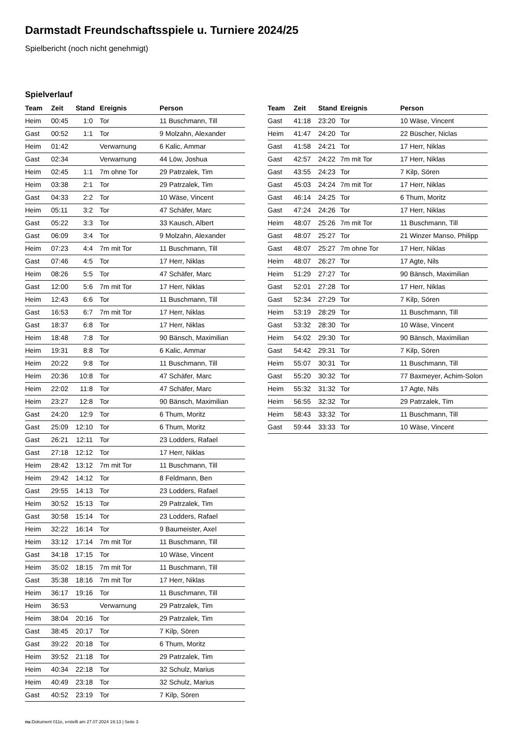Darmstadt Freundschaftsspiele u. Turniere 2024/25
Spielbericht (noch nicht genehmigt)
Spielverlauf
| Team | Zeit | Stand | Ereignis | Person |
| --- | --- | --- | --- | --- |
| Heim | 00:45 | 1:0 | Tor | 11 Buschmann, Till |
| Gast | 00:52 | 1:1 | Tor | 9 Molzahn, Alexander |
| Heim | 01:42 | | Verwarnung | 6 Kalic, Ammar |
| Gast | 02:34 | | Verwarnung | 44 Löw, Joshua |
| Heim | 02:45 | 1:1 | 7m ohne Tor | 29 Patrzalek, Tim |
| Heim | 03:38 | 2:1 | Tor | 29 Patrzalek, Tim |
| Gast | 04:33 | 2:2 | Tor | 10 Wäse, Vincent |
| Heim | 05:11 | 3:2 | Tor | 47 Schäfer, Marc |
| Gast | 05:22 | 3:3 | Tor | 33 Kausch, Albert |
| Gast | 06:09 | 3:4 | Tor | 9 Molzahn, Alexander |
| Heim | 07:23 | 4:4 | 7m mit Tor | 11 Buschmann, Till |
| Gast | 07:46 | 4:5 | Tor | 17 Herr, Niklas |
| Heim | 08:26 | 5:5 | Tor | 47 Schäfer, Marc |
| Gast | 12:00 | 5:6 | 7m mit Tor | 17 Herr, Niklas |
| Heim | 12:43 | 6:6 | Tor | 11 Buschmann, Till |
| Gast | 16:53 | 6:7 | 7m mit Tor | 17 Herr, Niklas |
| Gast | 18:37 | 6:8 | Tor | 17 Herr, Niklas |
| Heim | 18:48 | 7:8 | Tor | 90 Bänsch, Maximilian |
| Heim | 19:31 | 8:8 | Tor | 6 Kalic, Ammar |
| Heim | 20:22 | 9:8 | Tor | 11 Buschmann, Till |
| Heim | 20:36 | 10:8 | Tor | 47 Schäfer, Marc |
| Heim | 22:02 | 11:8 | Tor | 47 Schäfer, Marc |
| Heim | 23:27 | 12:8 | Tor | 90 Bänsch, Maximilian |
| Gast | 24:20 | 12:9 | Tor | 6 Thum, Moritz |
| Gast | 25:09 | 12:10 | Tor | 6 Thum, Moritz |
| Gast | 26:21 | 12:11 | Tor | 23 Lodders, Rafael |
| Gast | 27:18 | 12:12 | Tor | 17 Herr, Niklas |
| Heim | 28:42 | 13:12 | 7m mit Tor | 11 Buschmann, Till |
| Heim | 29:42 | 14:12 | Tor | 8 Feldmann, Ben |
| Gast | 29:55 | 14:13 | Tor | 23 Lodders, Rafael |
| Heim | 30:52 | 15:13 | Tor | 29 Patrzalek, Tim |
| Gast | 30:58 | 15:14 | Tor | 23 Lodders, Rafael |
| Heim | 32:22 | 16:14 | Tor | 9 Baumeister, Axel |
| Heim | 33:12 | 17:14 | 7m mit Tor | 11 Buschmann, Till |
| Gast | 34:18 | 17:15 | Tor | 10 Wäse, Vincent |
| Heim | 35:02 | 18:15 | 7m mit Tor | 11 Buschmann, Till |
| Gast | 35:38 | 18:16 | 7m mit Tor | 17 Herr, Niklas |
| Heim | 36:17 | 19:16 | Tor | 11 Buschmann, Till |
| Heim | 36:53 | | Verwarnung | 29 Patrzalek, Tim |
| Heim | 38:04 | 20:16 | Tor | 29 Patrzalek, Tim |
| Gast | 38:45 | 20:17 | Tor | 7 Kilp, Sören |
| Gast | 39:22 | 20:18 | Tor | 6 Thum, Moritz |
| Heim | 39:52 | 21:18 | Tor | 29 Patrzalek, Tim |
| Heim | 40:34 | 22:18 | Tor | 32 Schulz, Marius |
| Heim | 40:49 | 23:18 | Tor | 32 Schulz, Marius |
| Gast | 40:52 | 23:19 | Tor | 7 Kilp, Sören |
| Team | Zeit | Stand | Ereignis | Person |
| --- | --- | --- | --- | --- |
| Gast | 41:18 | 23:20 | Tor | 10 Wäse, Vincent |
| Heim | 41:47 | 24:20 | Tor | 22 Büscher, Niclas |
| Gast | 41:58 | 24:21 | Tor | 17 Herr, Niklas |
| Gast | 42:57 | 24:22 | 7m mit Tor | 17 Herr, Niklas |
| Gast | 43:55 | 24:23 | Tor | 7 Kilp, Sören |
| Gast | 45:03 | 24:24 | 7m mit Tor | 17 Herr, Niklas |
| Gast | 46:14 | 24:25 | Tor | 6 Thum, Moritz |
| Gast | 47:24 | 24:26 | Tor | 17 Herr, Niklas |
| Heim | 48:07 | 25:26 | 7m mit Tor | 11 Buschmann, Till |
| Gast | 48:07 | 25:27 | Tor | 21 Winzer Manso, Philipp |
| Gast | 48:07 | 25:27 | 7m ohne Tor | 17 Herr, Niklas |
| Heim | 48:07 | 26:27 | Tor | 17 Agte, Nils |
| Heim | 51:29 | 27:27 | Tor | 90 Bänsch, Maximilian |
| Gast | 52:01 | 27:28 | Tor | 17 Herr, Niklas |
| Gast | 52:34 | 27:29 | Tor | 7 Kilp, Sören |
| Heim | 53:19 | 28:29 | Tor | 11 Buschmann, Till |
| Gast | 53:32 | 28:30 | Tor | 10 Wäse, Vincent |
| Heim | 54:02 | 29:30 | Tor | 90 Bänsch, Maximilian |
| Gast | 54:42 | 29:31 | Tor | 7 Kilp, Sören |
| Heim | 55:07 | 30:31 | Tor | 11 Buschmann, Till |
| Gast | 55:20 | 30:32 | Tor | 77 Baxmeyer, Achim-Solon |
| Heim | 55:32 | 31:32 | Tor | 17 Agte, Nils |
| Heim | 56:55 | 32:32 | Tor | 29 Patrzalek, Tim |
| Heim | 58:43 | 33:32 | Tor | 11 Buschmann, Till |
| Gast | 59:44 | 33:33 | Tor | 10 Wäse, Vincent |
nu.Dokument 011e, erstellt am 27.07.2024 19:13 | Seite 3